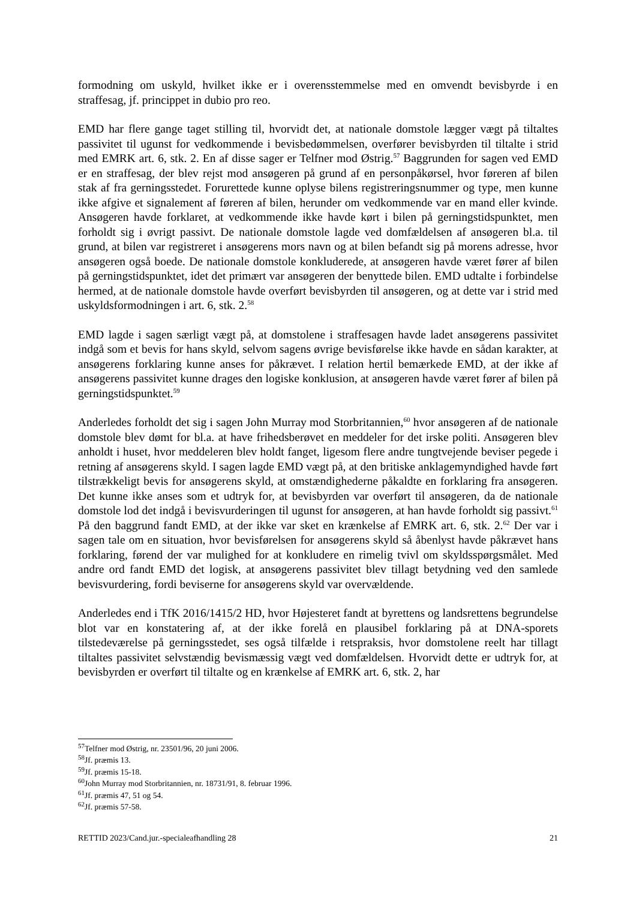formodning om uskyld, hvilket ikke er i overensstemmelse med en omvendt bevisbyrde i en straffesag, jf. princippet in dubio pro reo.
EMD har flere gange taget stilling til, hvorvidt det, at nationale domstole lægger vægt på tiltaltes passivitet til ugunst for vedkommende i bevisbedømmelsen, overfører bevisbyrden til tiltalte i strid med EMRK art. 6, stk. 2. En af disse sager er Telfner mod Østrig.<sup>57</sup> Baggrunden for sagen ved EMD er en straffesag, der blev rejst mod ansøgeren på grund af en personpåkørsel, hvor føreren af bilen stak af fra gerningsstedet. Forurettede kunne oplyse bilens registreringsnummer og type, men kunne ikke afgive et signalement af føreren af bilen, herunder om vedkommende var en mand eller kvinde. Ansøgeren havde forklaret, at vedkommende ikke havde kørt i bilen på gerningstidspunktet, men forholdt sig i øvrigt passivt. De nationale domstole lagde ved domfældelsen af ansøgeren bl.a. til grund, at bilen var registreret i ansøgerens mors navn og at bilen befandt sig på morens adresse, hvor ansøgeren også boede. De nationale domstole konkluderede, at ansøgeren havde været fører af bilen på gerningstidspunktet, idet det primært var ansøgeren der benyttede bilen. EMD udtalte i forbindelse hermed, at de nationale domstole havde overført bevisbyrden til ansøgeren, og at dette var i strid med uskyldsformodningen i art. 6, stk. 2.<sup>58</sup>
EMD lagde i sagen særligt vægt på, at domstolene i straffesagen havde ladet ansøgerens passivitet indgå som et bevis for hans skyld, selvom sagens øvrige bevisførelse ikke havde en sådan karakter, at ansøgerens forklaring kunne anses for påkrævet. I relation hertil bemærkede EMD, at der ikke af ansøgerens passivitet kunne drages den logiske konklusion, at ansøgeren havde været fører af bilen på gerningstidspunktet.<sup>59</sup>
Anderledes forholdt det sig i sagen John Murray mod Storbritannien,<sup>60</sup> hvor ansøgeren af de nationale domstole blev dømt for bl.a. at have frihedsberøvet en meddeler for det irske politi. Ansøgeren blev anholdt i huset, hvor meddeleren blev holdt fanget, ligesom flere andre tungtvejende beviser pegede i retning af ansøgerens skyld. I sagen lagde EMD vægt på, at den britiske anklagemyndighed havde ført tilstrækkeligt bevis for ansøgerens skyld, at omstændighederne påkaldte en forklaring fra ansøgeren. Det kunne ikke anses som et udtryk for, at bevisbyrden var overført til ansøgeren, da de nationale domstole lod det indgå i bevisvurderingen til ugunst for ansøgeren, at han havde forholdt sig passivt.<sup>61</sup> På den baggrund fandt EMD, at der ikke var sket en krænkelse af EMRK art. 6, stk. 2.<sup>62</sup> Der var i sagen tale om en situation, hvor bevisførelsen for ansøgerens skyld så åbenlyst havde påkrævet hans forklaring, førend der var mulighed for at konkludere en rimelig tvivl om skyldsspørgsmålet. Med andre ord fandt EMD det logisk, at ansøgerens passivitet blev tillagt betydning ved den samlede bevisvurdering, fordi beviserne for ansøgerens skyld var overvældende.
Anderledes end i TfK 2016/1415/2 HD, hvor Højesteret fandt at byrettens og landsrettens begrundelse blot var en konstatering af, at der ikke forelå en plausibel forklaring på at DNA-sporets tilstedeværelse på gerningsstedet, ses også tilfælde i retspraksis, hvor domstolene reelt har tillagt tiltaltes passivitet selvstændig bevismæssig vægt ved domfældelsen. Hvorvidt dette er udtryk for, at bevisbyrden er overført til tiltalte og en krænkelse af EMRK art. 6, stk. 2, har
<sup>57</sup> Telfner mod Østrig, nr. 23501/96, 20 juni 2006.
<sup>58</sup> Jf. præmis 13.
<sup>59</sup> Jf. præmis 15-18.
<sup>60</sup> John Murray mod Storbritannien, nr. 18731/91, 8. februar 1996.
<sup>61</sup> Jf. præmis 47, 51 og 54.
<sup>62</sup> Jf. præmis 57-58.
RETTID 2023/Cand.jur.-specialeafhandling 28 21